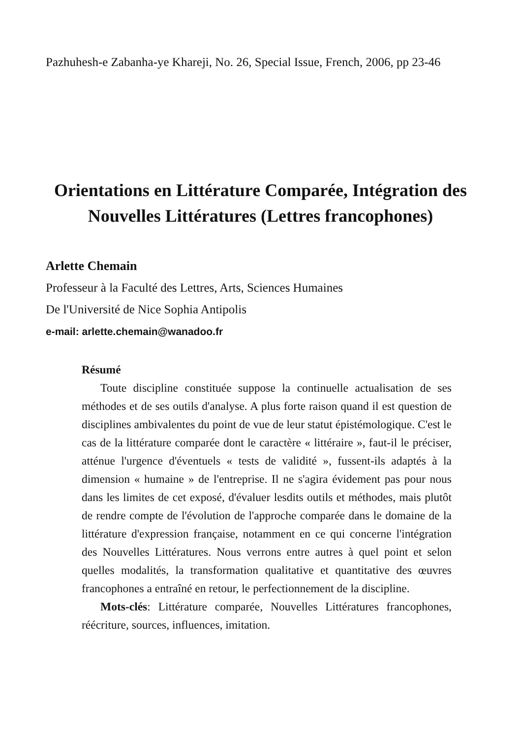Pazhuhesh-e Zabanha-ye Khareji, No. 26, Special Issue, French, 2006, pp 23-46
Orientations en Littérature Comparée, Intégration des
Nouvelles Littératures (Lettres francophones)
Arlette Chemain
Professeur à la Faculté des Lettres, Arts, Sciences Humaines
De l'Université de Nice Sophia Antipolis
e-mail: arlette.chemain@wanadoo.fr
Résumé
Toute discipline constituée suppose la continuelle actualisation de ses méthodes et de ses outils d'analyse. A plus forte raison quand il est question de disciplines ambivalentes du point de vue de leur statut épistémologique. C'est le cas de la littérature comparée dont le caractère « littéraire », faut-il le préciser, atténue l'urgence d'éventuels « tests de validité », fussent-ils adaptés à la dimension « humaine » de l'entreprise. Il ne s'agira évidement pas pour nous dans les limites de cet exposé, d'évaluer lesdits outils et méthodes, mais plutôt de rendre compte de l'évolution de l'approche comparée dans le domaine de la littérature d'expression française, notamment en ce qui concerne l'intégration des Nouvelles Littératures. Nous verrons entre autres à quel point et selon quelles modalités, la transformation qualitative et quantitative des œuvres francophones a entraîné en retour, le perfectionnement de la discipline.
Mots-clés: Littérature comparée, Nouvelles Littératures francophones, réécriture, sources, influences, imitation.